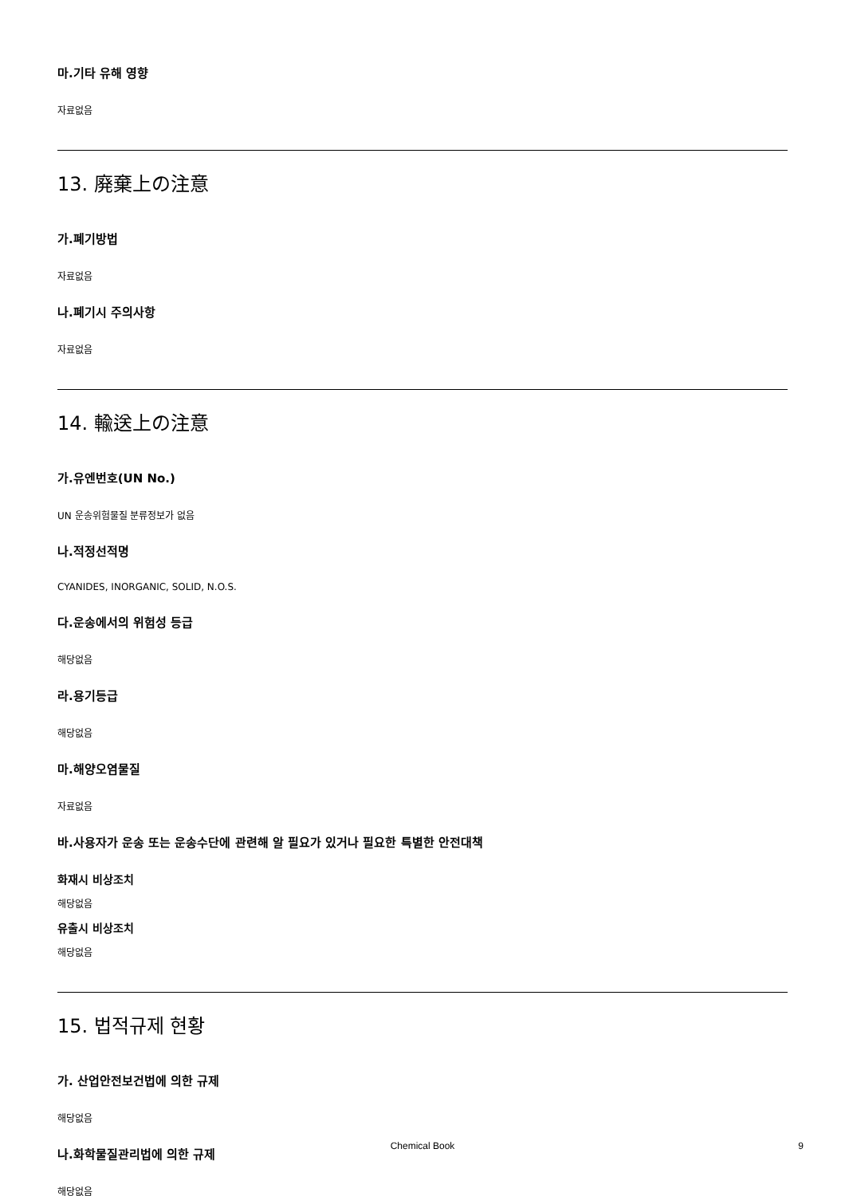마.기타 유해 영향
자료없음
13. 廃棄上の注意
가.폐기방법
자료없음
나.폐기시 주의사항
자료없음
14. 輸送上の注意
가.유엔번호(UN No.)
UN 운송위험물질 분류정보가 없음
나.적정선적명
CYANIDES, INORGANIC, SOLID, N.O.S.
다.운송에서의 위험성 등급
해당없음
라.용기등급
해당없음
마.해양오염물질
자료없음
바.사용자가 운송 또는 운송수단에 관련해 알 필요가 있거나 필요한 특별한 안전대책
화재시 비상조치
해당없음
유출시 비상조치
해당없음
15. 법적규제 현황
가. 산업안전보건법에 의한 규제
해당없음
나.화학물질관리법에 의한 규제
해당없음
Chemical Book
9